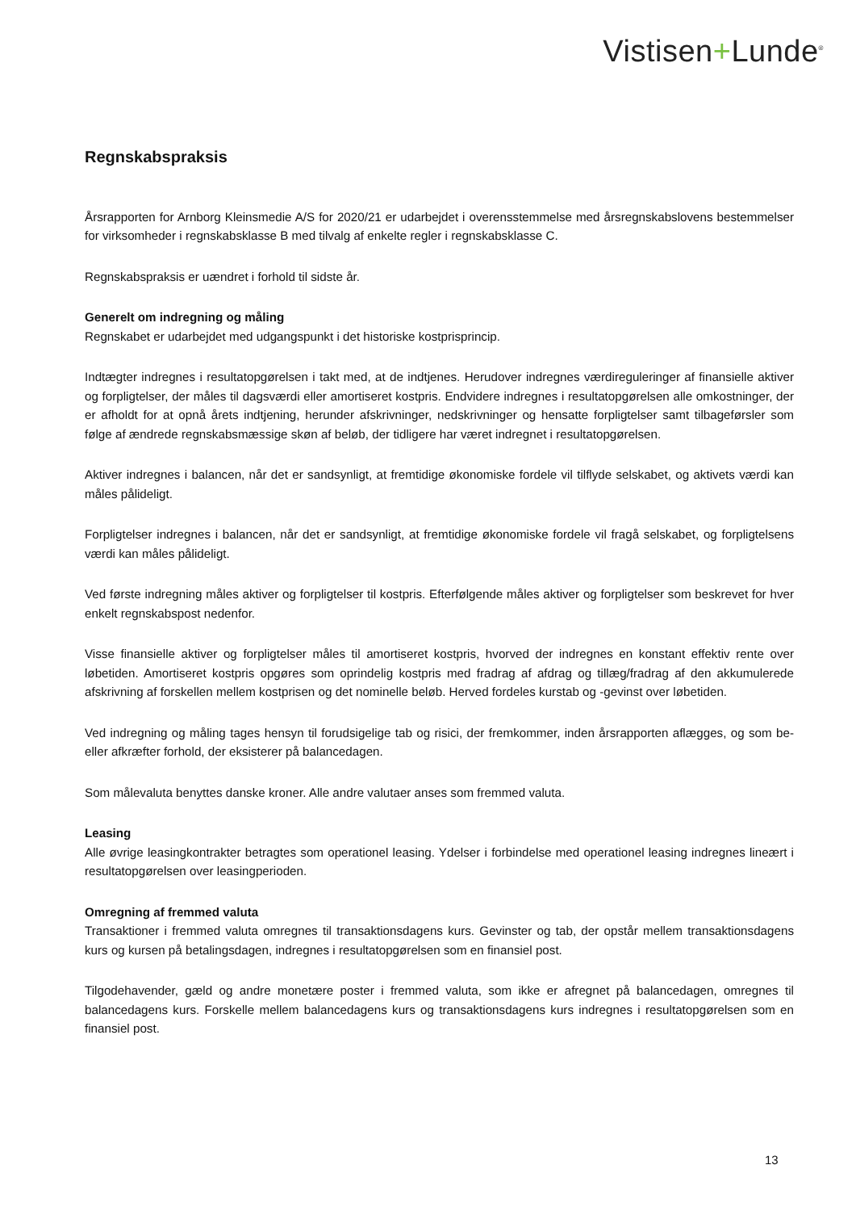Vistisen+Lunde<sup>®</sup>
Regnskabspraksis
Årsrapporten for Arnborg Kleinsmedie A/S for 2020/21 er udarbejdet i overensstemmelse med årsregnskabslovens bestemmelser for virksomheder i regnskabsklasse B med tilvalg af enkelte regler i regnskabsklasse C.
Regnskabspraksis er uændret i forhold til sidste år.
Generelt om indregning og måling
Regnskabet er udarbejdet med udgangspunkt i det historiske kostprisprincip.
Indtægter indregnes i resultatopgørelsen i takt med, at de indtjenes. Herudover indregnes værdireguleringer af finansielle aktiver og forpligtelser, der måles til dagsværdi eller amortiseret kostpris. Endvidere indregnes i resultatopgørelsen alle omkostninger, der er afholdt for at opnå årets indtjening, herunder afskrivninger, nedskrivninger og hensatte forpligtelser samt tilbageførsler som følge af ændrede regnskabsmæssige skøn af beløb, der tidligere har været indregnet i resultatopgørelsen.
Aktiver indregnes i balancen, når det er sandsynligt, at fremtidige økonomiske fordele vil tilflyde selskabet, og aktivets værdi kan måles pålideligt.
Forpligtelser indregnes i balancen, når det er sandsynligt, at fremtidige økonomiske fordele vil fragå selskabet, og forpligtelsens værdi kan måles pålideligt.
Ved første indregning måles aktiver og forpligtelser til kostpris. Efterfølgende måles aktiver og forpligtelser som beskrevet for hver enkelt regnskabspost nedenfor.
Visse finansielle aktiver og forpligtelser måles til amortiseret kostpris, hvorved der indregnes en konstant effektiv rente over løbetiden. Amortiseret kostpris opgøres som oprindelig kostpris med fradrag af afdrag og tillæg/fradrag af den akkumulerede afskrivning af forskellen mellem kostprisen og det nominelle beløb. Herved fordeles kurstab og -gevinst over løbetiden.
Ved indregning og måling tages hensyn til forudsigelige tab og risici, der fremkommer, inden årsrapporten aflægges, og som be- eller afkræfter forhold, der eksisterer på balancedagen.
Som målevaluta benyttes danske kroner. Alle andre valutaer anses som fremmed valuta.
Leasing
Alle øvrige leasingkontrakter betragtes som operationel leasing. Ydelser i forbindelse med operationel leasing indregnes lineært i resultatopgørelsen over leasingperioden.
Omregning af fremmed valuta
Transaktioner i fremmed valuta omregnes til transaktionsdagens kurs. Gevinster og tab, der opstår mellem transaktionsdagens kurs og kursen på betalingsdagen, indregnes i resultatopgørelsen som en finansiel post.
Tilgodehavender, gæld og andre monetære poster i fremmed valuta, som ikke er afregnet på balancedagen, omregnes til balancedagens kurs. Forskelle mellem balancedagens kurs og transaktionsdagens kurs indregnes i resultatopgørelsen som en finansiel post.
13